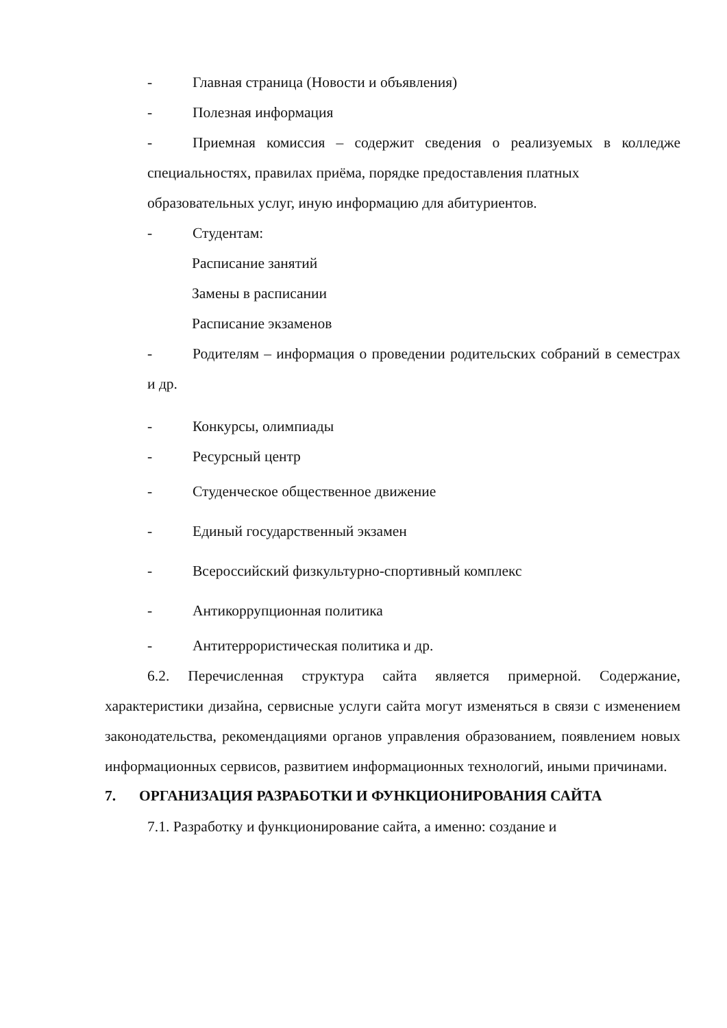- Главная страница (Новости и объявления)
- Полезная информация
- Приемная комиссия – содержит сведения о реализуемых в колледже специальностях, правилах приёма, порядке предоставления платных
образовательных услуг, иную информацию для абитуриентов.
- Студентам:
Расписание занятий
Замены в расписании
Расписание экзаменов
- Родителям – информация о проведении родительских собраний в семестрах и др.
- Конкурсы, олимпиады
- Ресурсный центр
- Студенческое общественное движение
- Единый государственный экзамен
- Всероссийский физкультурно-спортивный комплекс
- Антикоррупционная политика
- Антитеррористическая политика и др.
6.2. Перечисленная структура сайта является примерной. Содержание, характеристики дизайна, сервисные услуги сайта могут изменяться в связи с изменением законодательства, рекомендациями органов управления образованием, появлением новых информационных сервисов, развитием информационных технологий, иными причинами.
7. ОРГАНИЗАЦИЯ РАЗРАБОТКИ И ФУНКЦИОНИРОВАНИЯ САЙТА
7.1. Разработку и функционирование сайта, а именно: создание и